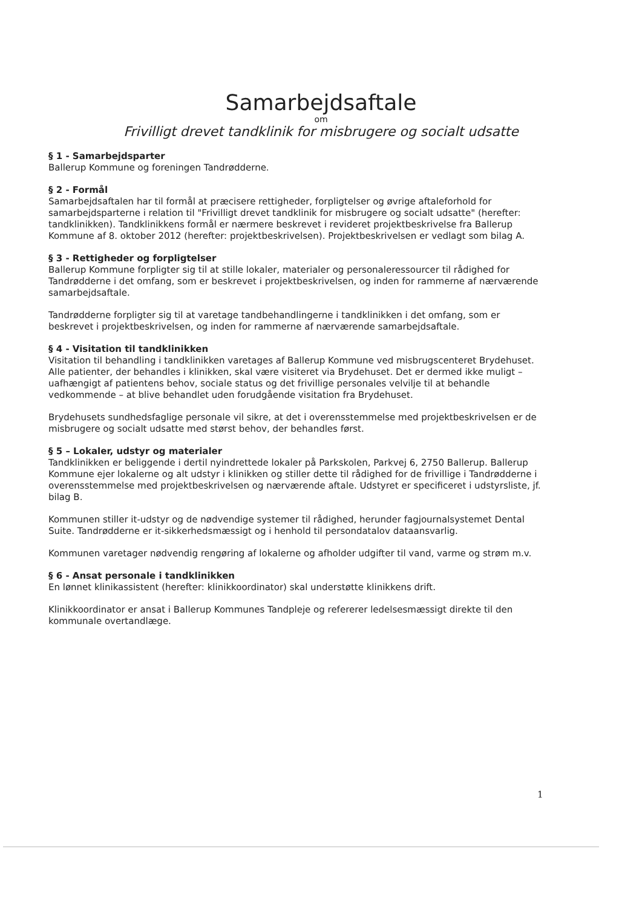Samarbejdsaftale
om
Frivilligt drevet tandklinik for misbrugere og socialt udsatte
§ 1 - Samarbejdsparter
Ballerup Kommune og foreningen Tandrødderne.
§ 2 - Formål
Samarbejdsaftalen har til formål at præcisere rettigheder, forpligtelser og øvrige aftaleforhold for samarbejdsparterne i relation til "Frivilligt drevet tandklinik for misbrugere og socialt udsatte" (herefter: tandklinikken). Tandklinikkens formål er nærmere beskrevet i revideret projektbeskrivelse fra Ballerup Kommune af 8. oktober 2012 (herefter: projektbeskrivelsen). Projektbeskrivelsen er vedlagt som bilag A.
§ 3 - Rettigheder og forpligtelser
Ballerup Kommune forpligter sig til at stille lokaler, materialer og personaleressourcer til rådighed for Tandrødderne i det omfang, som er beskrevet i projektbeskrivelsen, og inden for rammerne af nærværende samarbejdsaftale.
Tandrødderne forpligter sig til at varetage tandbehandlingerne i tandklinikken i det omfang, som er beskrevet i projektbeskrivelsen, og inden for rammerne af nærværende samarbejdsaftale.
§ 4 - Visitation til tandklinikken
Visitation til behandling i tandklinikken varetages af Ballerup Kommune ved misbrugscenteret Brydehuset. Alle patienter, der behandles i klinikken, skal være visiteret via Brydehuset. Det er dermed ikke muligt – uafhængigt af patientens behov, sociale status og det frivillige personales velvilje til at behandle vedkommende – at blive behandlet uden forudgående visitation fra Brydehuset.
Brydehusets sundhedsfaglige personale vil sikre, at det i overensstemmelse med projektbeskrivelsen er de misbrugere og socialt udsatte med størst behov, der behandles først.
§ 5 – Lokaler, udstyr og materialer
Tandklinikken er beliggende i dertil nyindrettede lokaler på Parkskolen, Parkvej 6, 2750 Ballerup. Ballerup Kommune ejer lokalerne og alt udstyr i klinikken og stiller dette til rådighed for de frivillige i Tandrødderne i overensstemmelse med projektbeskrivelsen og nærværende aftale. Udstyret er specificeret i udstyrsliste, jf. bilag B.
Kommunen stiller it-udstyr og de nødvendige systemer til rådighed, herunder fagjournalsystemet Dental Suite. Tandrødderne er it-sikkerhedsmæssigt og i henhold til persondatalov dataansvarlig.
Kommunen varetager nødvendig rengøring af lokalerne og afholder udgifter til vand, varme og strøm m.v.
§ 6 - Ansat personale i tandklinikken
En lønnet klinikassistent (herefter: klinikkoordinator) skal understøtte klinikkens drift.
Klinikkoordinator er ansat i Ballerup Kommunes Tandpleje og refererer ledelsesmæssigt direkte til den kommunale overtandlæge.
1